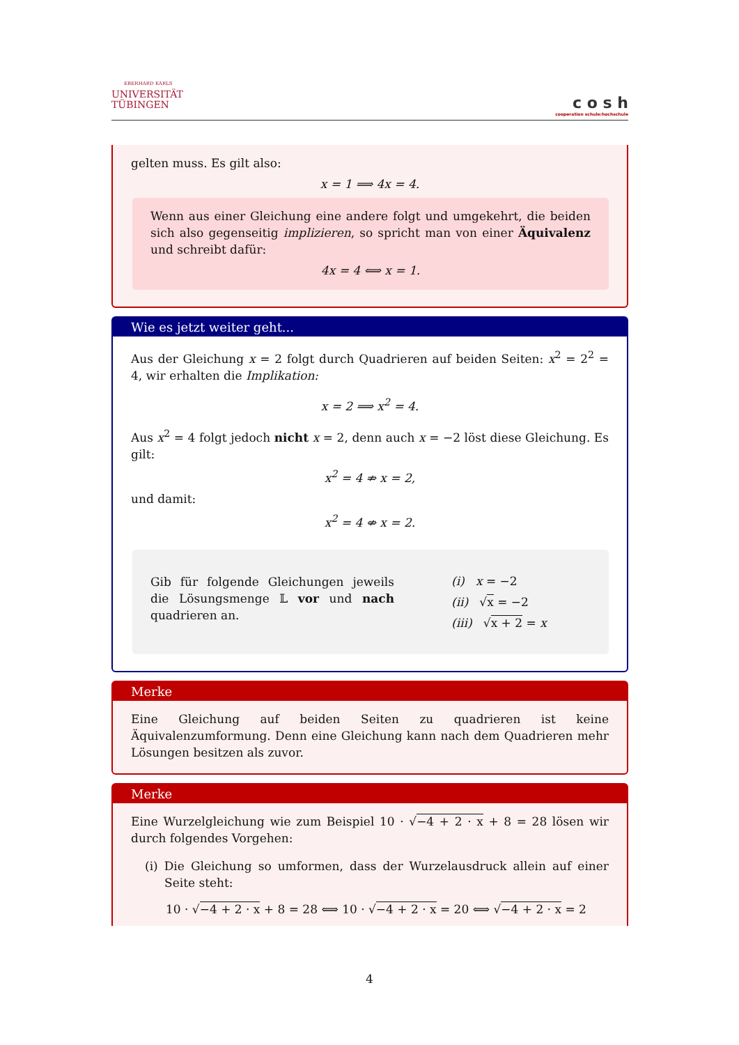EBERHARD KARLS
UNIVERSITÄT
TÜBINGEN
c o s h
cooperation schule:hochschule
gelten muss. Es gilt also:
x = 1 ⟹ 4x = 4.
Wenn aus einer Gleichung eine andere folgt und umgekehrt, die beiden sich also gegenseitig implizieren, so spricht man von einer Äquivalenz und schreibt dafür:
4x = 4 ⟺ x = 1.
Wie es jetzt weiter geht...
Aus der Gleichung x = 2 folgt durch Quadrieren auf beiden Seiten: x<sup>2</sup> = 2<sup>2</sup> = 4, wir erhalten die Implikation:
x = 2 ⟹ x<sup>2</sup> = 4.
Aus x<sup>2</sup> = 4 folgt jedoch nicht x = 2, denn auch x = −2 löst diese Gleichung. Es gilt:
x<sup>2</sup> = 4 ⇏ x = 2,
und damit:
x<sup>2</sup> = 4 ⇎ x = 2.
Gib für folgende Gleichungen jeweils die Lösungsmenge 𝕃 vor und nach quadrieren an.
(i) x = −2
(ii) √x = −2
(iii) √x + 2 = x
Merke
Eine Gleichung auf beiden Seiten zu quadrieren ist keine Äquivalenzumformung. Denn eine Gleichung kann nach dem Quadrieren mehr Lösungen besitzen als zuvor.
Merke
Eine Wurzelgleichung wie zum Beispiel 10 · √−4 + 2 · x + 8 = 28 lösen wir durch folgendes Vorgehen:
(i) Die Gleichung so umformen, dass der Wurzelausdruck allein auf einer Seite steht:
10 · √−4 + 2 · x + 8 = 28 ⟺ 10 · √−4 + 2 · x = 20 ⟺ √−4 + 2 · x = 2
4